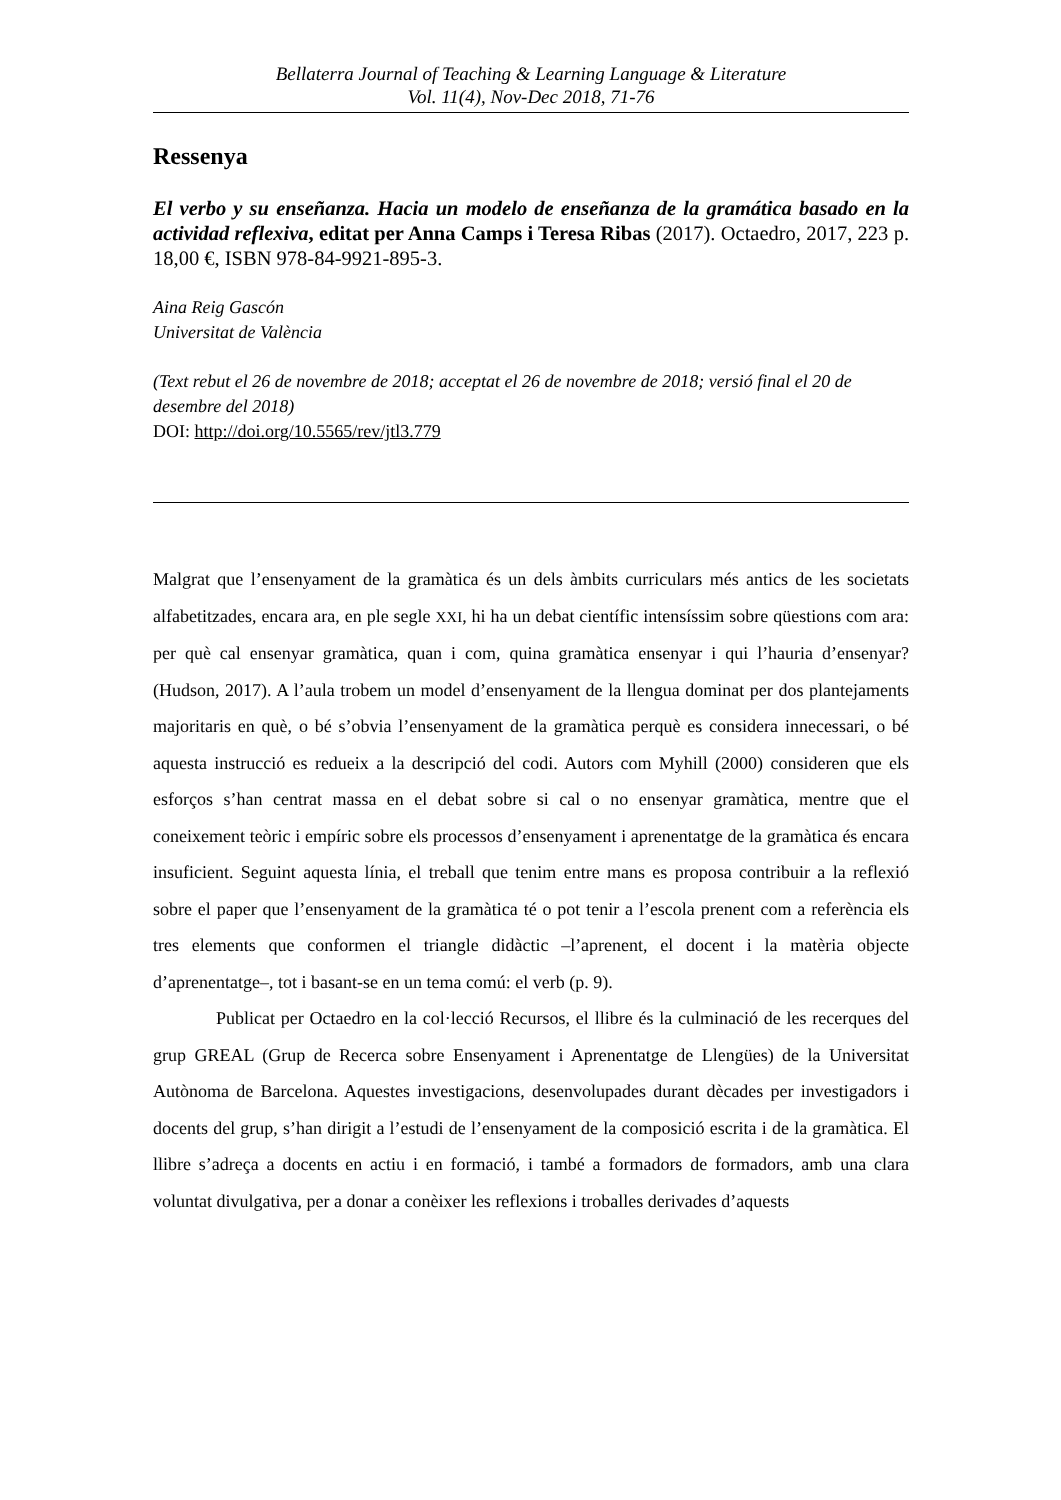Bellaterra Journal of Teaching & Learning Language & Literature
Vol. 11(4), Nov-Dec 2018, 71-76
Ressenya
El verbo y su enseñanza. Hacia un modelo de enseñanza de la gramática basado en la actividad reflexiva, editat per Anna Camps i Teresa Ribas (2017). Octaedro, 2017, 223 p. 18,00 €, ISBN 978-84-9921-895-3.
Aina Reig Gascón
Universitat de València
(Text rebut el 26 de novembre de 2018; acceptat el 26 de novembre de 2018; versió final el 20 de desembre del 2018)
DOI: http://doi.org/10.5565/rev/jtl3.779
Malgrat que l’ensenyament de la gramàtica és un dels àmbits curriculars més antics de les societats alfabetitzades, encara ara, en ple segle XXI, hi ha un debat científic intensíssim sobre qüestions com ara: per què cal ensenyar gramàtica, quan i com, quina gramàtica ensenyar i qui l’hauria d’ensenyar? (Hudson, 2017). A l’aula trobem un model d’ensenyament de la llengua dominat per dos plantejaments majoritaris en què, o bé s’obvia l’ensenyament de la gramàtica perquè es considera innecessari, o bé aquesta instrucció es redueix a la descripció del codi. Autors com Myhill (2000) consideren que els esforços s’han centrat massa en el debat sobre si cal o no ensenyar gramàtica, mentre que el coneixement teòric i empíric sobre els processos d’ensenyament i aprenentatge de la gramàtica és encara insuficient. Seguint aquesta línia, el treball que tenim entre mans es proposa contribuir a la reflexió sobre el paper que l’ensenyament de la gramàtica té o pot tenir a l’escola prenent com a referència els tres elements que conformen el triangle didàctic –l’aprenent, el docent i la matèria objecte d’aprenentatge–, tot i basant-se en un tema comú: el verb (p. 9).
Publicat per Octaedro en la col·lecció Recursos, el llibre és la culminació de les recerques del grup GREAL (Grup de Recerca sobre Ensenyament i Aprenentatge de Llengües) de la Universitat Autònoma de Barcelona. Aquestes investigacions, desenvolupades durant dècades per investigadors i docents del grup, s’han dirigit a l’estudi de l’ensenyament de la composició escrita i de la gramàtica. El llibre s’adreça a docents en actiu i en formació, i també a formadors de formadors, amb una clara voluntat divulgativa, per a donar a conèixer les reflexions i troballes derivades d’aquests